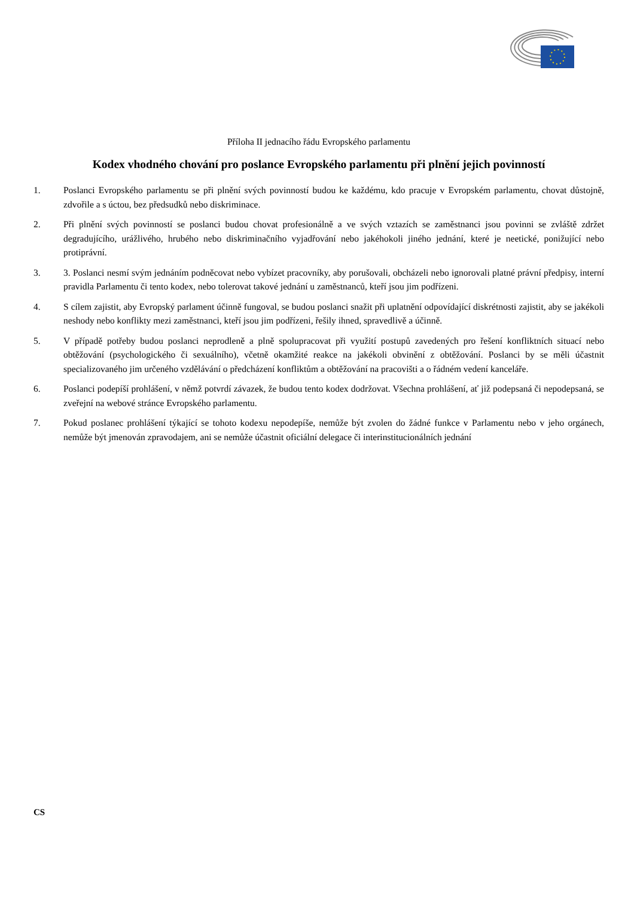Příloha II jednacího řádu Evropského parlamentu
Kodex vhodného chování pro poslance Evropského parlamentu při plnění jejich povinností
1. Poslanci Evropského parlamentu se při plnění svých povinností budou ke každému, kdo pracuje v Evropském parlamentu, chovat důstojně, zdvořile a s úctou, bez předsudků nebo diskriminace.
2. Při plnění svých povinností se poslanci budou chovat profesionálně a ve svých vztazích se zaměstnanci jsou povinni se zvláště zdržet degradujícího, urážlivého, hrubého nebo diskriminačního vyjadřování nebo jakéhokoli jiného jednání, které je neetické, ponižující nebo protiprávní.
3. 3. Poslanci nesmí svým jednáním podněcovat nebo vybízet pracovníky, aby porušovali, obcházeli nebo ignorovali platné právní předpisy, interní pravidla Parlamentu či tento kodex, nebo tolerovat takové jednání u zaměstnanců, kteří jsou jim podřízeni.
4. S cílem zajistit, aby Evropský parlament účinně fungoval, se budou poslanci snažit při uplatnění odpovídající diskrétnosti zajistit, aby se jakékoli neshody nebo konflikty mezi zaměstnanci, kteří jsou jim podřízeni, řešily ihned, spravedlivě a účinně.
5. V případě potřeby budou poslanci neprodleně a plně spolupracovat při využití postupů zavedených pro řešení konfliktních situací nebo obtěžování (psychologického či sexuálního), včetně okamžité reakce na jakékoli obvinění z obtěžování. Poslanci by se měli účastnit specializovaného jim určeného vzdělávání o předcházení konfliktům a obtěžování na pracovišti a o řádném vedení kanceláře.
6. Poslanci podepíší prohlášení, v němž potvrdí závazek, že budou tento kodex dodržovat. Všechna prohlášení, ať již podepsaná či nepodepsaná, se zveřejní na webové stránce Evropského parlamentu.
7. Pokud poslanec prohlášení týkající se tohoto kodexu nepodepíše, nemůže být zvolen do žádné funkce v Parlamentu nebo v jeho orgánech, nemůže být jmenován zpravodajem, ani se nemůže účastnit oficiální delegace či interinstitucionálních jednání
CS